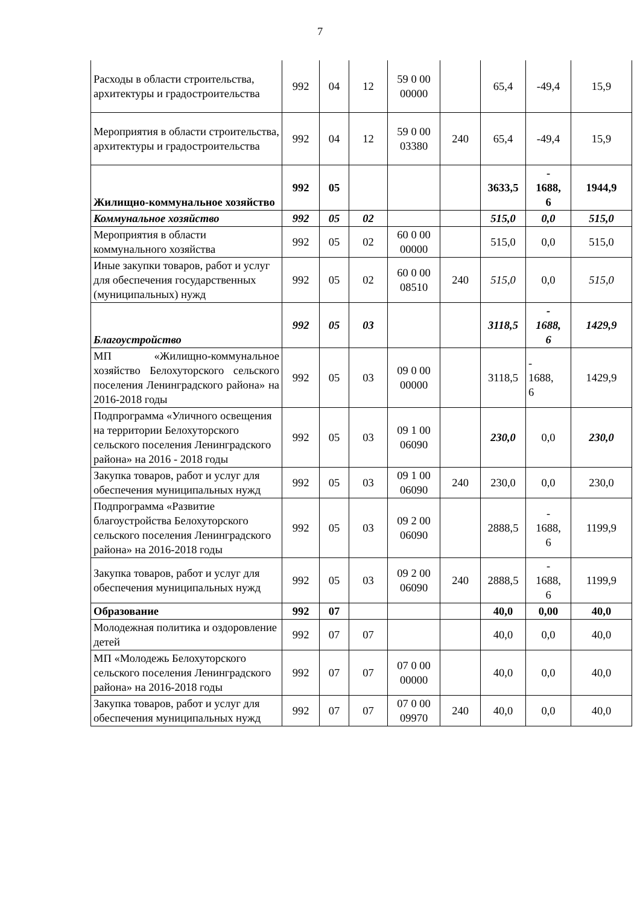7
| Расходы в области строительства, архитектуры и градостроительства | 992 | 04 | 12 | 59 0 00 00000 | | 65,4 | -49,4 | 15,9 |
| Мероприятия в области строительства, архитектуры и градостроительства | 992 | 04 | 12 | 59 0 00 03380 | 240 | 65,4 | -49,4 | 15,9 |
| Жилищно-коммунальное хозяйство | 992 | 05 | | | | 3633,5 | - 1688, 6 | 1944,9 |
| Коммунальное хозяйство | 992 | 05 | 02 | | | 515,0 | 0,0 | 515,0 |
| Мероприятия в области коммунального хозяйства | 992 | 05 | 02 | 60 0 00 00000 | | 515,0 | 0,0 | 515,0 |
| Иные закупки товаров, работ и услуг для обеспечения государственных (муниципальных) нужд | 992 | 05 | 02 | 60 0 00 08510 | 240 | 515,0 | 0,0 | 515,0 |
| Благоустройство | 992 | 05 | 03 | | | 3118,5 | - 1688, 6 | 1429,9 |
| МП «Жилищно-коммунальное хозяйство Белохуторского сельского поселения Ленинградского района» на 2016-2018 годы | 992 | 05 | 03 | 09 0 00 00000 | | 3118,5 | - 1688, 6 | 1429,9 |
| Подпрограмма «Уличного освещения на территории Белохуторского сельского поселения Ленинградского района» на 2016 - 2018 годы | 992 | 05 | 03 | 09 1 00 06090 | | 230,0 | 0,0 | 230,0 |
| Закупка товаров, работ и услуг для обеспечения муниципальных нужд | 992 | 05 | 03 | 09 1 00 06090 | 240 | 230,0 | 0,0 | 230,0 |
| Подпрограмма «Развитие благоустройства Белохуторского сельского поселения Ленинградского района» на 2016-2018 годы | 992 | 05 | 03 | 09 2 00 06090 | | 2888,5 | - 1688, 6 | 1199,9 |
| Закупка товаров, работ и услуг для обеспечения муниципальных нужд | 992 | 05 | 03 | 09 2 00 06090 | 240 | 2888,5 | - 1688, 6 | 1199,9 |
| Образование | 992 | 07 | | | | 40,0 | 0,00 | 40,0 |
| Молодежная политика и оздоровление детей | 992 | 07 | 07 | | | 40,0 | 0,0 | 40,0 |
| МП «Молодежь Белохуторского сельского поселения Ленинградского района» на 2016-2018 годы | 992 | 07 | 07 | 07 0 00 00000 | | 40,0 | 0,0 | 40,0 |
| Закупка товаров, работ и услуг для обеспечения муниципальных нужд | 992 | 07 | 07 | 07 0 00 09970 | 240 | 40,0 | 0,0 | 40,0 |